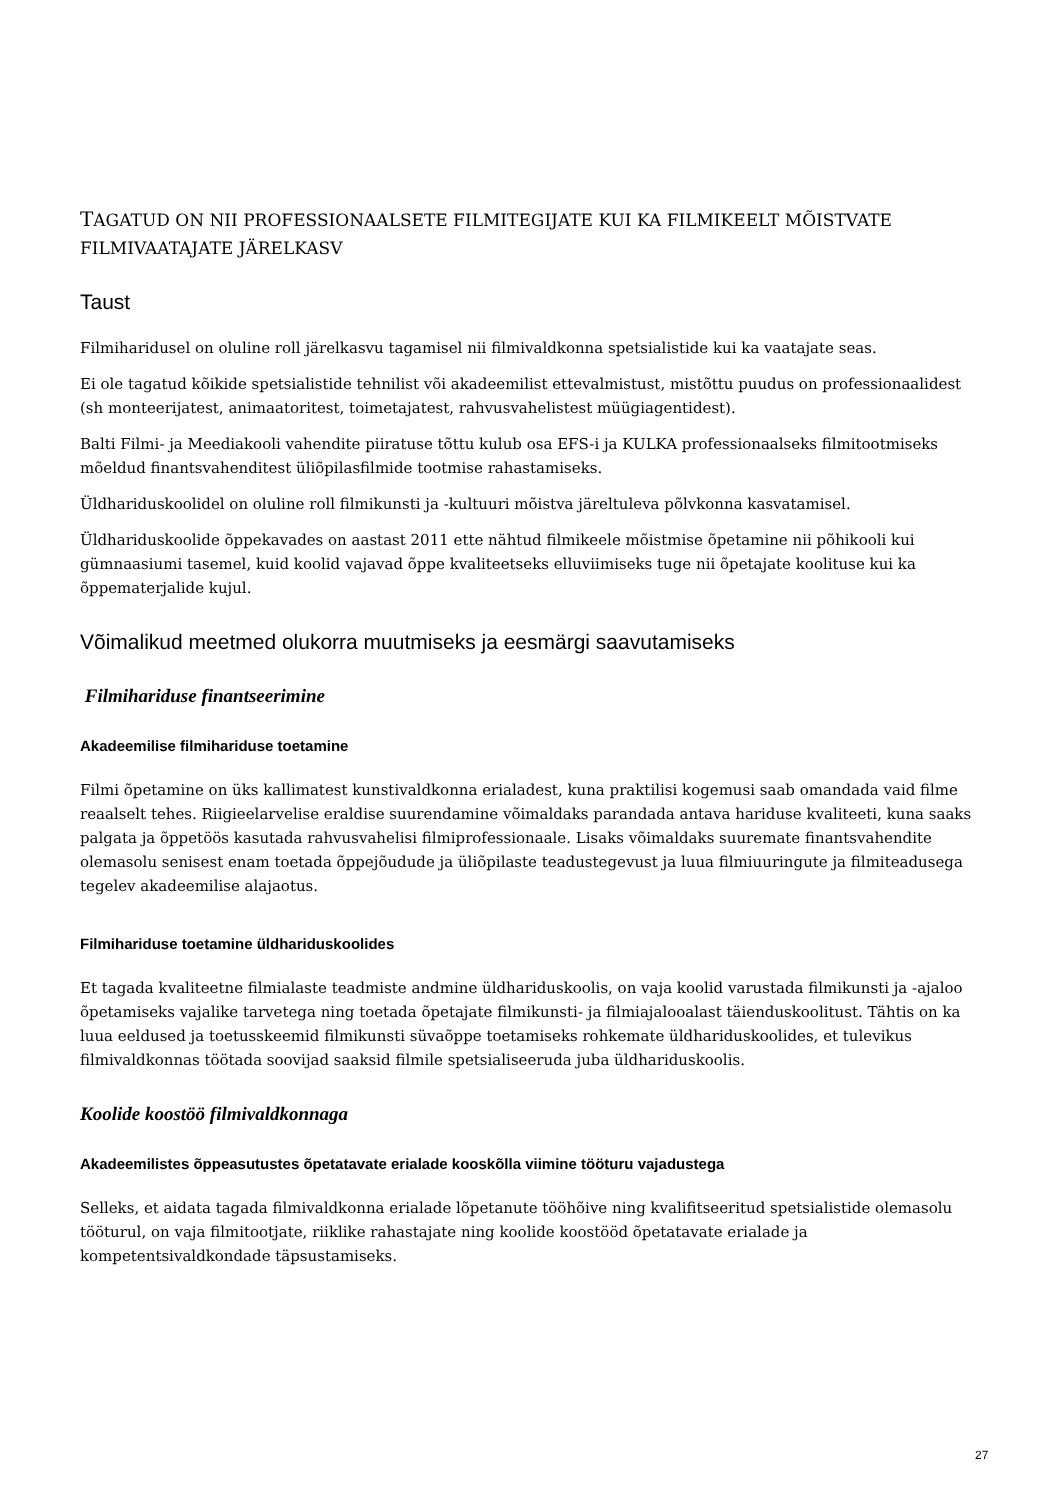TAGATUD ON NII PROFESSIONAALSETE FILMITEGIJATE KUI KA FILMIKEELT MÕISTVATE FILMIVAATAJATE JÄRELKASV
Taust
Filmiharidusel on oluline roll järelkasvu tagamisel nii filmivaldkonna spetsialistide kui ka vaatajate seas.
Ei ole tagatud kõikide spetsialistide tehnilist või akadeemilist ettevalmistust, mistõttu puudus on professionaalidest (sh monteerijatest, animaatoritest, toimetajatest, rahvusvahelistest müügiagentidest).
Balti Filmi- ja Meediakooli vahendite piiratuse tõttu kulub osa EFS-i ja KULKA professionaalseks filmitootmiseks mõeldud finantsvahenditest üliõpilasfilmide tootmise rahastamiseks.
Üldhariduskoolidel on oluline roll filmikunsti ja -kultuuri mõistva järeltuleva põlvkonna kasvatamisel.
Üldhariduskoolide õppekavades on aastast 2011 ette nähtud filmikeele mõistmise õpetamine nii põhikooli kui gümnaasiumi tasemel, kuid koolid vajavad õppe kvaliteetseks elluviimiseks tuge nii õpetajate koolituse kui ka õppematerjalide kujul.
Võimalikud meetmed olukorra muutmiseks ja eesmärgi saavutamiseks
Filmihariduse finantseerimine
Akadeemilise filmihariduse toetamine
Filmi õpetamine on üks kallimatest kunstivaldkonna erialadest, kuna praktilisi kogemusi saab omandada vaid filme reaalselt tehes. Riigieelarvelise eraldise suurendamine võimaldaks parandada antava hariduse kvaliteeti, kuna saaks palgata ja õppetöös kasutada rahvusvahelisi filmiprofessionaale. Lisaks võimaldaks suuremate finantsvahendite olemasolu senisest enam toetada õppejõudude ja üliõpilaste teadustegevust ja luua filmiuuringute ja filmiteadusega tegelev akadeemilise alajaotus.
Filmihariduse toetamine üldhariduskoolides
Et tagada kvaliteetne filmialaste teadmiste andmine üldhariduskoolis, on vaja koolid varustada filmikunsti ja -ajaloo õpetamiseks vajalike tarvetega ning toetada õpetajate filmikunsti- ja filmiajalooalast täienduskoolitust. Tähtis on ka luua eeldused ja toetusskeemid filmikunsti süvaõppe toetamiseks rohkemate üldhariduskoolides, et tulevikus filmivaldkonnas töötada soovijad saaksid filmile spetsialiseeruda juba üldhariduskoolis.
Koolide koostöö filmivaldkonnaga
Akadeemilistes õppeasutustes õpetatavate erialade kooskõlla viimine tööturu vajadustega
Selleks, et aidata tagada filmivaldkonna erialade lõpetanute tööhõive ning kvalifitseeritud spetsialistide olemasolu tööturul, on vaja filmitootjate, riiklike rahastajate ning koolide koostööd õpetatavate erialade ja kompetentsivaldkondade täpsustamiseks.
27